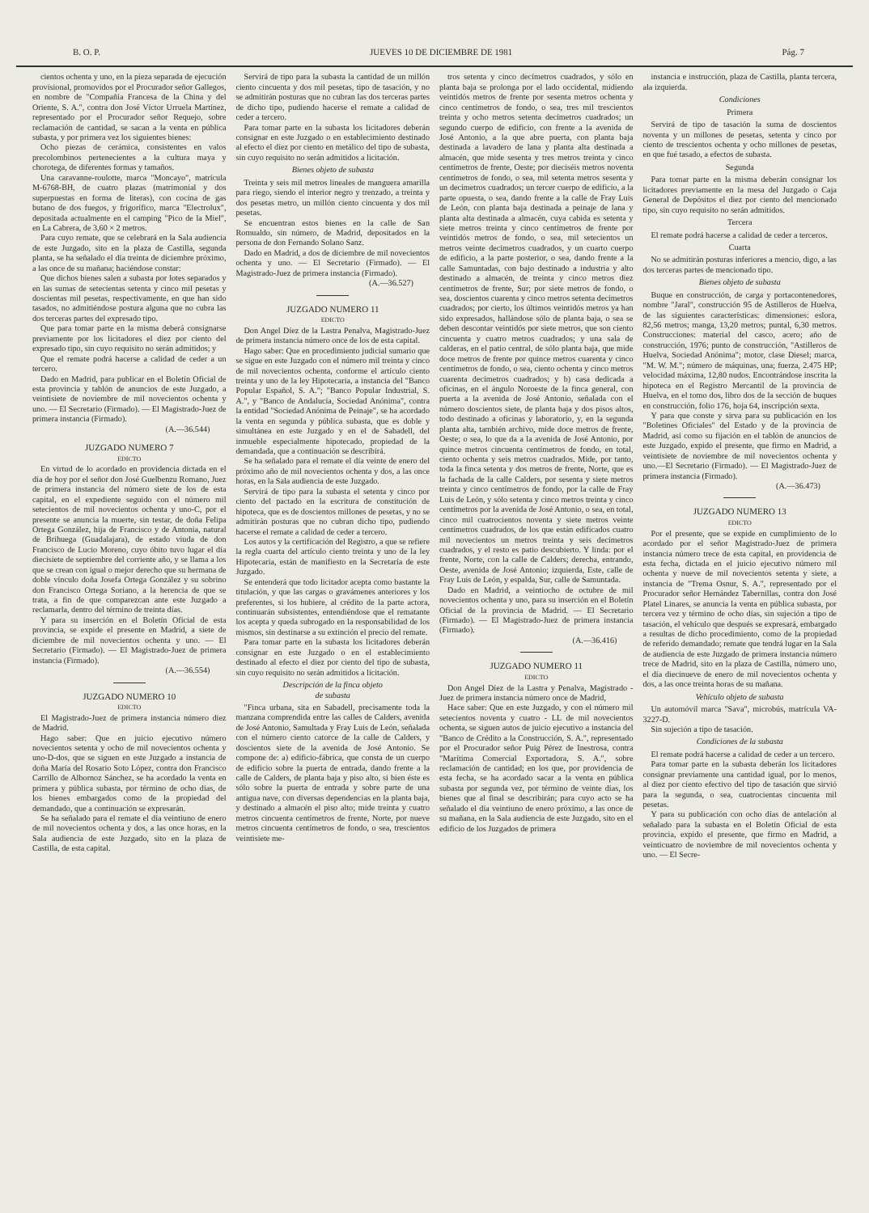B. O. P. JUEVES 10 DE DICIEMBRE DE 1981 Pág. 7
cientos ochenta y uno, en la pieza separada de ejecución provisional, promovidos por el Procurador señor Gallegos, en nombre de "Compañía Francesa de la China y del Oriente, S. A.", contra don José Víctor Urruela Martínez, representado por el Procurador señor Requejo, sobre reclamación de cantidad, se sacan a la venta en pública subasta, y por primera vez los siguientes bienes:
Ocho piezas de cerámica, consistentes en valos precolombinos pertenecientes a la cultura maya y chorotega, de diferentes formas y tamaños.
Una caravanne-roulotte, marca "Moncayo", matrícula M-6768-BH, de cuatro plazas (matrimonial y dos superpuestas en forma de literas), con cocina de gas butano de dos fuegos, y frigorífico, marca "Electrolux", depositada actualmente en el camping "Pico de la Miel", en La Cabrera, de 3,60 × 2 metros.
Para cuyo remate, que se celebrará en la Sala audiencia de este Juzgado, sito en la plaza de Castilla, segunda planta, se ha señalado el día treinta de diciembre próximo, a las once de su mañana; haciéndose constar:
Que dichos bienes salen a subasta por lotes separados y en las sumas de setecientas setenta y cinco mil pesetas y doscientas mil pesetas, respectivamente, en que han sido tasados, no admitiéndose postura alguna que no cubra las dos terceras partes del expresado tipo.
Que para tomar parte en la misma deberá consignarse previamente por los licitadores el diez por ciento del expresado tipo, sin cuyo requisito no serán admitidos; y
Que el remate podrá hacerse a calidad de ceder a un tercero.
Dado en Madrid, para publicar en el Boletín Oficial de esta provincia y tablón de anuncios de este Juzgado, a veintisiete de noviembre de mil novecientos ochenta y uno. — El Secretario (Firmado). — El Magistrado-Juez de primera instancia (Firmado).
(A.—36.544)
JUZGADO NUMERO 7
EDICTO
En virtud de lo acordado en providencia dictada en el día de hoy por el señor don José Guelbenzu Romano, Juez de primera instancia del número siete de los de esta capital, en el expediente seguido con el número mil setecientos de mil novecientos ochenta y uno-C, por el presente se anuncia la muerte, sin testar, de doña Felipa Ortega González, hija de Francisco y de Antonia, natural de Brihuega (Guadalajara), de estado viuda de don Francisco de Lucio Moreno, cuyo óbito tuvo lugar el día diecisiete de septiembre del corriente año, y se llama a los que se crean con igual o mejor derecho que su hermana de doble vínculo doña Josefa Ortega González y su sobrino don Francisco Ortega Soriano, a la herencia de que se trata, a fin de que comparezcan ante este Juzgado a reclamarla, dentro del término de treinta días.
Y para su inserción en el Boletín Oficial de esta provincia, se expide el presente en Madrid, a siete de diciembre de mil novecientos ochenta y uno. — El Secretario (Firmado). — El Magistrado-Juez de primera instancia (Firmado).
(A.—36.554)
JUZGADO NUMERO 10
EDICTO
El Magistrado-Juez de primera instancia número diez de Madrid.
Hago saber: Que en juicio ejecutivo número novecientos setenta y ocho de mil novecientos ochenta y uno-D-dos, que se siguen en este Juzgado a instancia de doña María del Rosario Soto López, contra don Francisco Carrillo de Albornoz Sánchez, se ha acordado la venta en primera y pública subasta, por término de ocho días, de los bienes embargados como de la propiedad del demandado, que a continuación se expresarán.
Se ha señalado para el remate el día veintiuno de enero de mil novecientos ochenta y dos, a las once horas, en la Sala audiencia de este Juzgado, sito en la plaza de Castilla, de esta capital.
Servirá de tipo para la subasta la cantidad de un millón ciento cincuenta y dos mil pesetas, tipo de tasación, y no se admitirán posturas que no cubran las dos terceras partes de dicho tipo, pudiendo hacerse el remate a calidad de ceder a tercero.
Para tomar parte en la subasta los licitadores deberán consignar en este Juzgado o en establecimiento destinado al efecto el diez por ciento en metálico del tipo de subasta, sin cuyo requisito no serán admitidos a licitación.
Bienes objeto de subasta
Treinta y seis mil metros lineales de manguera amarilla para riego, siendo el interior negro y trenzado, a treinta y dos pesetas metro, un millón ciento cincuenta y dos mil pesetas.
Se encuentran estos bienes en la calle de San Romualdo, sin número, de Madrid, depositados en la persona de don Fernando Solano Sanz.
Dado en Madrid, a dos de diciembre de mil novecientos ochenta y uno. — El Secretario (Firmado). — El Magistrado-Juez de primera instancia (Firmado).
(A.—36.527)
JUZGADO NUMERO 11
EDICTO
Don Angel Díez de la Lastra Penalva, Magistrado-Juez de primera instancia número once de los de esta capital.
Hago saber: Que en procedimiento judicial sumario que se sigue en este Juzgado con el número mil treinta y cinco de mil novecientos ochenta, conforme el artículo ciento treinta y uno de la ley Hipotecaria, a instancia del "Banco Popular Español, S. A."; "Banco Popular Industrial, S. A.", y "Banco de Andalucía, Sociedad Anónima", contra la entidad "Sociedad Anónima de Peinaje", se ha acordado la venta en segunda y pública subasta, que es doble y simultánea en este Juzgado y en el de Sabadell, del inmueble especialmente hipotecado, propiedad de la demandada, que a continuación se describirá.
Se ha señalado para el remate el día veinte de enero del próximo año de mil novecientos ochenta y dos, a las once horas, en la Sala audiencia de este Juzgado.
Servirá de tipo para la subasta el setenta y cinco por ciento del pactado en la escritura de constitución de hipoteca, que es de doscientos millones de pesetas, y no se admitirán posturas que no cubran dicho tipo, pudiendo hacerse el remate a calidad de ceder a tercero.
Los autos y la certificación del Registro, a que se refiere la regla cuarta del artículo ciento treinta y uno de la ley Hipotecaria, están de manifiesto en la Secretaría de este Juzgado.
Se entenderá que todo licitador acepta como bastante la titulación, y que las cargas o gravámenes anteriores y los preferentes, si los hubiere, al crédito de la parte actora, continuarán subsistentes, entendiéndose que el rematante los acepta y queda subrogado en la responsabilidad de los mismos, sin destinarse a su extinción el precio del remate.
Para tomar parte en la subasta los licitadores deberán consignar en este Juzgado o en el establecimiento destinado al efecto el diez por ciento del tipo de subasta, sin cuyo requisito no serán admitidos a licitación.
Descripción de la finca objeto
de subasta
"Finca urbana, sita en Sabadell, precisamente toda la manzana comprendida entre las calles de Calders, avenida de José Antonio, Samultada y Fray Luis de León, señalada con el número ciento catorce de la calle de Calders, y doscientos siete de la avenida de José Antonio. Se compone de: a) edificio-fábrica, que consta de un cuerpo de edificio sobre la puerta de entrada, dando frente a la calle de Calders, de planta baja y piso alto, si bien éste es sólo sobre la puerta de entrada y sobre parte de una antigua nave, con diversas dependencias en la planta baja, y destinado a almacén el piso alto; mide treinta y cuatro metros cincuenta centímetros de frente, Norte, por nueve metros cincuenta centímetros de fondo, o sea, trescientos veintisiete me-
tros setenta y cinco decímetros cuadrados, y sólo en planta baja se prolonga por el lado occidental, midiendo veintidós metros de frente por sesenta metros ochenta y cinco centímetros de fondo, o sea, tres mil trescientos treinta y ocho metros setenta decímetros cuadrados; un segundo cuerpo de edificio, con frente a la avenida de José Antonio, a la que abre puerta, con planta baja destinada a lavadero de lana y planta alta destinada a almacén, que mide sesenta y tres metros treinta y cinco centímetros de frente, Oeste; por dieciséis metros noventa centímetros de fondo, o sea, mil setenta metros sesenta y un decímetros cuadrados; un tercer cuerpo de edificio, a la parte opuesta, o sea, dando frente a la calle de Fray Luis de León, con planta baja destinada a peinaje de lana y planta alta destinada a almacén, cuya cabida es setenta y siete metros treinta y cinco centímetros de frente por veintidós metros de fondo, o sea, mil setecientos un metros veinte decímetros cuadrados, y un cuarto cuerpo de edificio, a la parte posterior, o sea, dando frente a la calle Samuntadas, con bajo destinado a industria y alto destinado a almacén, de treinta y cinco metros diez centímetros de frente, Sur; por siete metros de fondo, o sea, doscientos cuarenta y cinco metros setenta decímetros cuadrados; por cierto, los últimos veintidós metros ya han sido expresados, hallándose sólo de planta baja, o sea se deben descontar veintidós por siete metros, que son ciento cincuenta y cuatro metros cuadrados; y una sala de calderas, en el patio central, de sólo planta baja, que mide doce metros de frente por quince metros cuarenta y cinco centímetros de fondo, o sea, ciento ochenta y cinco metros cuarenta decímetros cuadrados; y b) casa dedicada a oficinas, en el ángulo Noroeste de la finca general, con puerta a la avenida de José Antonio, señalada con el número doscientos siete, de planta baja y dos pisos altos, todo destinado a oficinas y laboratorio, y, en la segunda planta alta, también archivo, mide doce metros de frente, Oeste; o sea, lo que da a la avenida de José Antonio, por quince metros cincuenta centímetros de fondo, en total, ciento ochenta y seis metros cuadrados. Mide, por tanto, toda la finca setenta y dos metros de frente, Norte, que es la fachada de la calle Calders, por sesenta y siete metros treinta y cinco centímetros de fondo, por la calle de Fray Luis de León, y sólo setenta y cinco metros treinta y cinco centímetros por la avenida de José Antonio, o sea, en total, cinco mil cuatrocientos noventa y siete metros veinte centímetros cuadrados, de los que están edificados cuatro mil novecientos un metros treinta y seis decímetros cuadrados, y el resto es patio descubierto. Y linda: por el frente, Norte, con la calle de Calders; derecha, entrando, Oeste, avenida de José Antonio; izquierda, Este, calle de Fray Luis de León, y espalda, Sur, calle de Samuntada.
Dado en Madrid, a veintiocho de octubre de mil novecientos ochenta y uno, para su inserción en el Boletín Oficial de la provincia de Madrid. — El Secretario (Firmado). — El Magistrado-Juez de primera instancia (Firmado).
(A.—36.416)
JUZGADO NUMERO 11
EDICTO
Don Angel Díez de la Lastra y Penalva, Magistrado - Juez de primera instancia número once de Madrid,
Hace saber: Que en este Juzgado, y con el número mil setecientos noventa y cuatro - LL de mil novecientos ochenta, se siguen autos de juicio ejecutivo a instancia del "Banco de Crédito a la Construcción, S. A.", representado por el Procurador señor Puig Pérez de Inestrosa, contra "Marítima Comercial Exportadora, S. A.", sobre reclamación de cantidad; en los que, por providencia de esta fecha, se ha acordado sacar a la venta en pública subasta por segunda vez, por término de veinte días, los bienes que al final se describirán; para cuyo acto se ha señalado el día veintiuno de enero próximo, a las once de su mañana, en la Sala audiencia de este Juzgado, sito en el edificio de los Juzgados de primera
instancia e instrucción, plaza de Castilla, planta tercera, ala izquierda.
Condiciones
Primera
Servirá de tipo de tasación la suma de doscientos noventa y un millones de pesetas, setenta y cinco por ciento de trescientos ochenta y ocho millones de pesetas, en que fué tasado, a efectos de subasta.
Segunda
Para tomar parte en la misma deberán consignar los licitadores previamente en la mesa del Juzgado o Caja General de Depósitos el diez por ciento del mencionado tipo, sin cuyo requisito no serán admitidos.
Tercera
El remate podrá hacerse a calidad de ceder a terceros.
Cuarta
No se admitirán posturas inferiores a mencio, digo, a las dos terceras partes de mencionado tipo.
Bienes objeto de subasta
Buque en construcción, de carga y portacontenedores, nombre "Jaral", construcción 95 de Astilleros de Huelva, de las siguientes características: dimensiones: eslora, 82,56 metros; manga, 13,20 metros; puntal, 6,30 metros. Construcciones: material del casco, acero; año de construcción, 1976; punto de construcción, "Astilleros de Huelva, Sociedad Anónima"; motor, clase Diesel; marca, "M. W. M."; número de máquinas, una; fuerza, 2.475 HP; velocidad máxima, 12,80 nudos. Encontrándose inscrita la hipoteca en el Registro Mercantil de la provincia de Huelva, en el tomo dos, libro dos de la sección de buques en construcción, folio 176, hoja 64, inscripción sexta.
Y para que conste y sirva para su publicación en los "Boletines Oficiales" del Estado y de la provincia de Madrid, así como su fijación en el tablón de anuncios de este Juzgado, expido el presente, que firmo en Madrid, a veintisiete de noviembre de mil novecientos ochenta y uno.—El Secretario (Firmado). — El Magistrado-Juez de primera instancia (Firmado).
(A.—36.473)
JUZGADO NUMERO 13
EDICTO
Por el presente, que se expide en cumplimiento de lo acordado por el señor Magistrado-Juez de primera instancia número trece de esta capital, en providencia de esta fecha, dictada en el juicio ejecutivo número mil ochenta y nueve de mil novecientos setenta y siete, a instancia de "Trema Osnur, S. A.", representado por el Procurador señor Hernández Tabernillas, contra don José Platel Linares, se anuncia la venta en pública subasta, por tercera vez y término de ocho días, sin sujeción a tipo de tasación, el vehículo que después se expresará, embargado a resultas de dicho procedimiento, como de la propiedad de referido demandado; remate que tendrá lugar en la Sala de audiencia de este Juzgado de primera instancia número trece de Madrid, sito en la plaza de Castilla, número uno, el día diecinueve de enero de mil novecientos ochenta y dos, a las once treinta horas de su mañana.
Vehículo objeto de subasta
Un automóvil marca "Sava", microbús, matrícula VA-3227-D.
Sin sujeción a tipo de tasación.
Condiciones de la subasta
El remate podrá hacerse a calidad de ceder a un tercero.
Para tomar parte en la subasta deberán los licitadores consignar previamente una cantidad igual, por lo menos, al diez por ciento efectivo del tipo de tasación que sirvió para la segunda, o sea, cuatrocientas cincuenta mil pesetas.
Y para su publicación con ocho días de antelación al señalado para la subasta en el Boletín Oficial de esta provincia, expido el presente, que firmo en Madrid, a veinticuatro de noviembre de mil novecientos ochenta y uno. — El Secre-